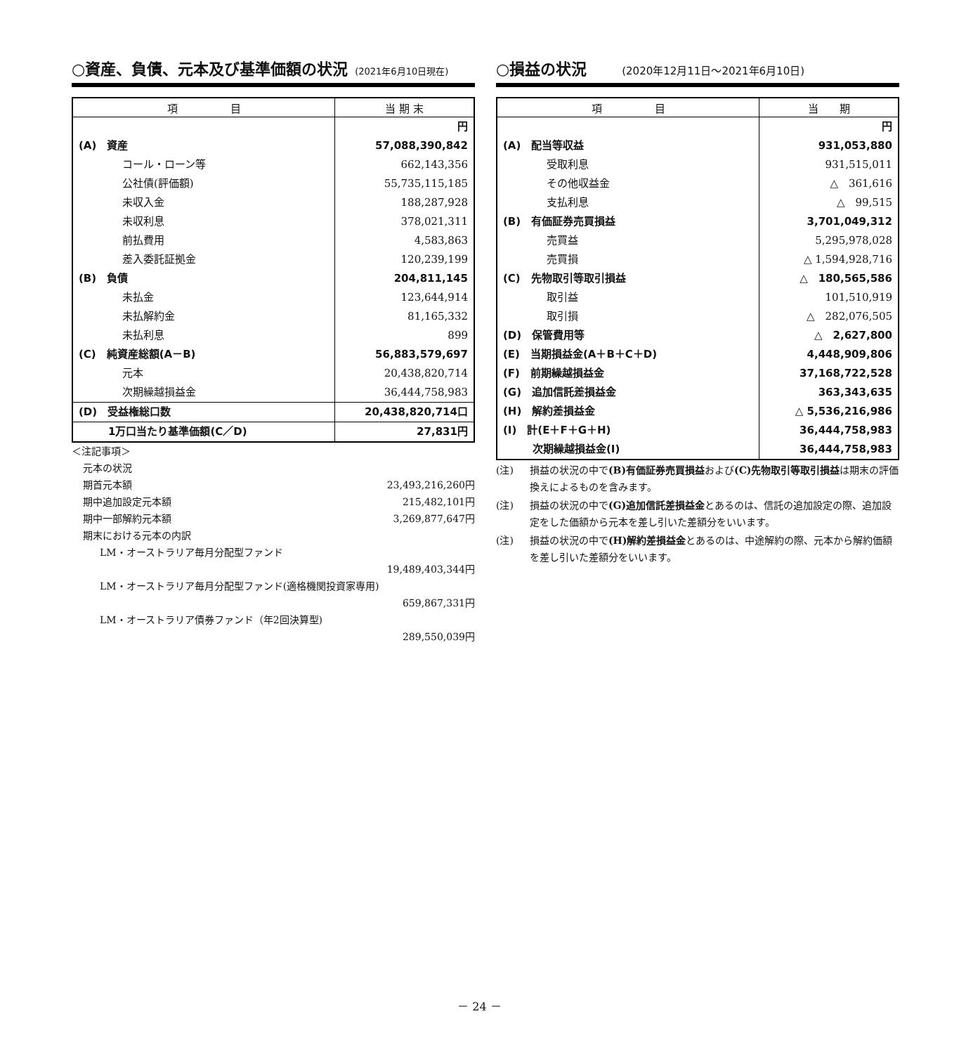○資産、負債、元本及び基準価額の状況 (2021年6月10日現在)
| 項 目 | 当 期 末 |
| --- | --- |
| | 円 |
| (A) 資産 | 57,088,390,842 |
| コール・ローン等 | 662,143,356 |
| 公社債(評価額) | 55,735,115,185 |
| 未収入金 | 188,287,928 |
| 未収利息 | 378,021,311 |
| 前払費用 | 4,583,863 |
| 差入委託証拠金 | 120,239,199 |
| (B) 負債 | 204,811,145 |
| 未払金 | 123,644,914 |
| 未払解約金 | 81,165,332 |
| 未払利息 | 899 |
| (C) 純資産総額(A－B) | 56,883,579,697 |
| 元本 | 20,438,820,714 |
| 次期繰越損益金 | 36,444,758,983 |
| (D) 受益権総口数 | 20,438,820,714口 |
| 1万口当たり基準価額(C／D) | 27,831円 |
＜注記事項＞
元本の状況
期首元本額 23,493,216,260円
期中追加設定元本額 215,482,101円
期中一部解約元本額 3,269,877,647円
期末における元本の内訳
LM・オーストラリア毎月分配型ファンド
19,489,403,344円
LM・オーストラリア毎月分配型ファンド(適格機関投資家専用)
659,867,331円
LM・オーストラリア債券ファンド（年2回決算型)
289,550,039円
○損益の状況 (2020年12月11日～2021年6月10日)
| 項 目 | 当 期 |
| --- | --- |
| | 円 |
| (A) 配当等収益 | 931,053,880 |
| 受取利息 | 931,515,011 |
| その他収益金 | △ 361,616 |
| 支払利息 | △ 99,515 |
| (B) 有価証券売買損益 | 3,701,049,312 |
| 売買益 | 5,295,978,028 |
| 売買損 | △ 1,594,928,716 |
| (C) 先物取引等取引損益 | △ 180,565,586 |
| 取引益 | 101,510,919 |
| 取引損 | △ 282,076,505 |
| (D) 保管費用等 | △ 2,627,800 |
| (E) 当期損益金(A＋B＋C＋D) | 4,448,909,806 |
| (F) 前期繰越損益金 | 37,168,722,528 |
| (G) 追加信託差損益金 | 363,343,635 |
| (H) 解約差損益金 | △ 5,536,216,986 |
| (I) 計(E＋F＋G＋H) | 36,444,758,983 |
| 次期繰越損益金(I) | 36,444,758,983 |
(注) 損益の状況の中で(B)有価証券売買損益および(C)先物取引等取引損益は期末の評価換えによるものを含みます。
(注) 損益の状況の中で(G)追加信託差損益金とあるのは、信託の追加設定の際、追加設定をした価額から元本を差し引いた差額分をいいます。
(注) 損益の状況の中で(H)解約差損益金とあるのは、中途解約の際、元本から解約価額を差し引いた差額分をいいます。
－ 24 －